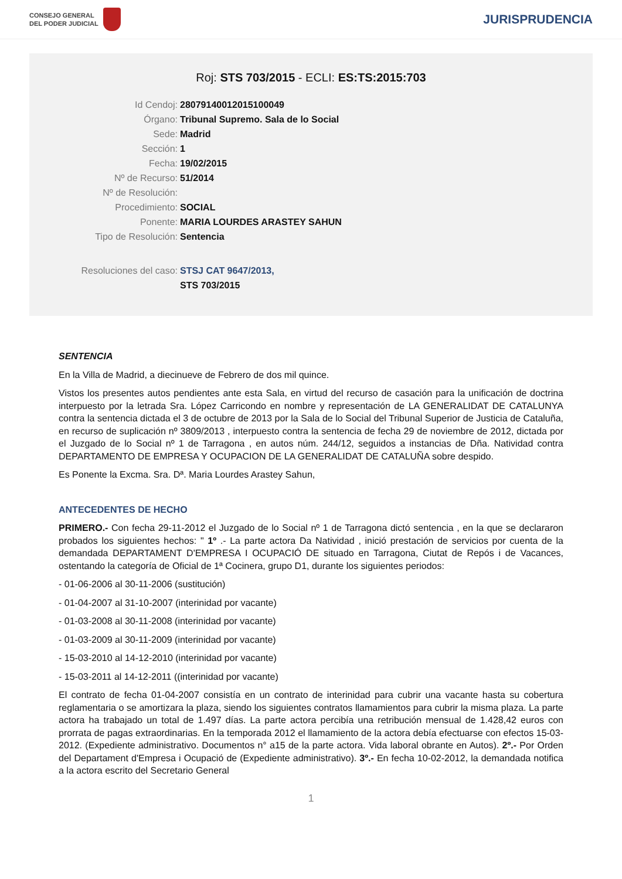CONSEJO GENERAL
DEL PODER JUDICIAL
JURISPRUDENCIA
Roj: STS 703/2015 - ECLI: ES:TS:2015:703
Id Cendoj: 28079140012015100049
Órgano: Tribunal Supremo. Sala de lo Social
Sede: Madrid
Sección: 1
Fecha: 19/02/2015
Nº de Recurso: 51/2014
Nº de Resolución:
Procedimiento: SOCIAL
Ponente: MARIA LOURDES ARASTEY SAHUN
Tipo de Resolución: Sentencia
Resoluciones del caso: STSJ CAT 9647/2013,
STS 703/2015
SENTENCIA
En la Villa de Madrid, a diecinueve de Febrero de dos mil quince.
Vistos los presentes autos pendientes ante esta Sala, en virtud del recurso de casación para la unificación de doctrina interpuesto por la letrada Sra. López Carricondo en nombre y representación de LA GENERALIDAT DE CATALUNYA contra la sentencia dictada el 3 de octubre de 2013 por la Sala de lo Social del Tribunal Superior de Justicia de Cataluña, en recurso de suplicación nº 3809/2013 , interpuesto contra la sentencia de fecha 29 de noviembre de 2012, dictada por el Juzgado de lo Social nº 1 de Tarragona , en autos núm. 244/12, seguidos a instancias de Dña. Natividad contra DEPARTAMENTO DE EMPRESA Y OCUPACION DE LA GENERALIDAT DE CATALUÑA sobre despido.
Es Ponente la Excma. Sra. Dª. Maria Lourdes Arastey Sahun,
ANTECEDENTES DE HECHO
PRIMERO.- Con fecha 29-11-2012 el Juzgado de lo Social nº 1 de Tarragona dictó sentencia , en la que se declararon probados los siguientes hechos: " 1º .- La parte actora Da Natividad , inició prestación de servicios por cuenta de la demandada DEPARTAMENT D'EMPRESA I OCUPACIÓ DE situado en Tarragona, Ciutat de Repós i de Vacances, ostentando la categoría de Oficial de 1ª Cocinera, grupo D1, durante los siguientes periodos:
- 01-06-2006 al 30-11-2006 (sustitución)
- 01-04-2007 al 31-10-2007 (interinidad por vacante)
- 01-03-2008 al 30-11-2008 (interinidad por vacante)
- 01-03-2009 al 30-11-2009 (interinidad por vacante)
- 15-03-2010 al 14-12-2010 (interinidad por vacante)
- 15-03-2011 al 14-12-2011 ((interinidad por vacante)
El contrato de fecha 01-04-2007 consistía en un contrato de interinidad para cubrir una vacante hasta su cobertura reglamentaria o se amortizara la plaza, siendo los siguientes contratos llamamientos para cubrir la misma plaza. La parte actora ha trabajado un total de 1.497 días. La parte actora percibía una retribución mensual de 1.428,42 euros con prorrata de pagas extraordinarias. En la temporada 2012 el llamamiento de la actora debía efectuarse con efectos 15-03-2012. (Expediente administrativo. Documentos n° a15 de la parte actora. Vida laboral obrante en Autos). 2º.- Por Orden del Departament d'Empresa i Ocupació de (Expediente administrativo). 3º.- En fecha 10-02-2012, la demandada notifica a la actora escrito del Secretario General
1